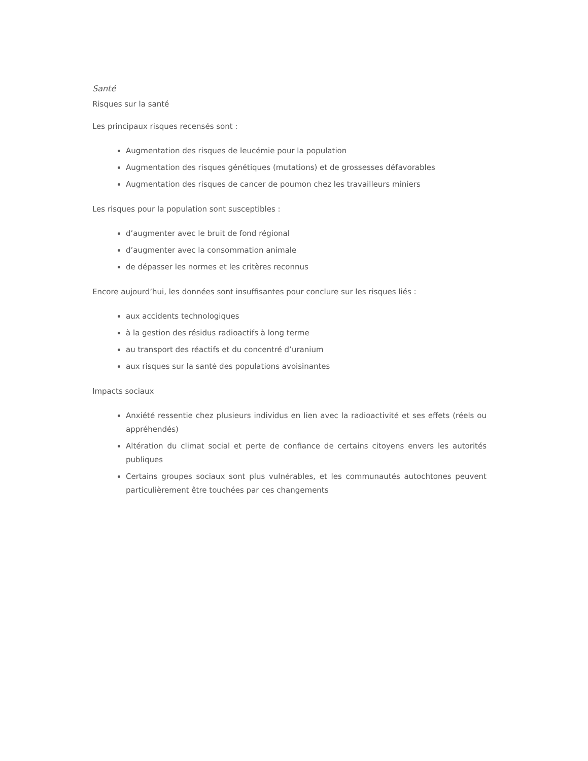Santé
Risques sur la santé
Les principaux risques recensés sont :
Augmentation des risques de leucémie pour la population
Augmentation des risques génétiques (mutations) et de grossesses défavorables
Augmentation des risques de cancer de poumon chez les travailleurs miniers
Les risques pour la population sont susceptibles :
d’augmenter avec le bruit de fond régional
d’augmenter avec la consommation animale
de dépasser les normes et les critères reconnus
Encore aujourd’hui, les données sont insuffisantes pour conclure sur les risques liés :
aux accidents technologiques
à la gestion des résidus radioactifs à long terme
au transport des réactifs et du concentré d’uranium
aux risques sur la santé des populations avoisinantes
Impacts sociaux
Anxiété ressentie chez plusieurs individus en lien avec la radioactivité et ses effets (réels ou appréhendés)
Altération du climat social et perte de confiance de certains citoyens envers les autorités publiques
Certains groupes sociaux sont plus vulnérables, et les communautés autochtones peuvent particulièrement être touchées par ces changements